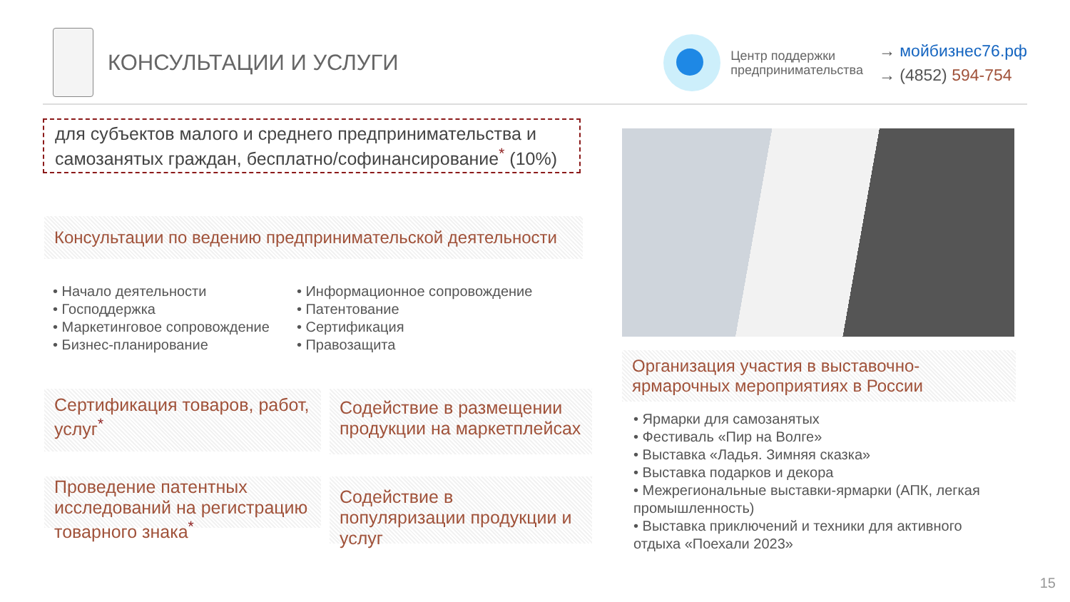КОНСУЛЬТАЦИИ И УСЛУГИ
Центр поддержки
предпринимательства
→ мойбизнес76.рф
→ (4852) 594-754
для субъектов малого и среднего предпринимательства и самозанятых граждан, бесплатно/софинансирование<sup>*</sup> (10%)
Консультации по ведению предпринимательской деятельности
• Начало деятельности
• Господдержка
• Маркетинговое сопровождение
• Бизнес-планирование
• Информационное сопровождение
• Патентование
• Сертификация
• Правозащита
Сертификация товаров, работ, услуг<sup>*</sup>
Содействие в размещении продукции на маркетплейсах
Проведение патентных исследований на регистрацию товарного знака<sup>*</sup>
Содействие в популяризации продукции и услуг
Организация участия в выставочно-ярмарочных мероприятиях в России
• Ярмарки для самозанятых
• Фестиваль «Пир на Волге»
• Выставка «Ладья. Зимняя сказка»
• Выставка подарков и декора
• Межрегиональные выставки-ярмарки (АПК, легкая промышленность)
• Выставка приключений и техники для активного отдыха «Поехали 2023»
15